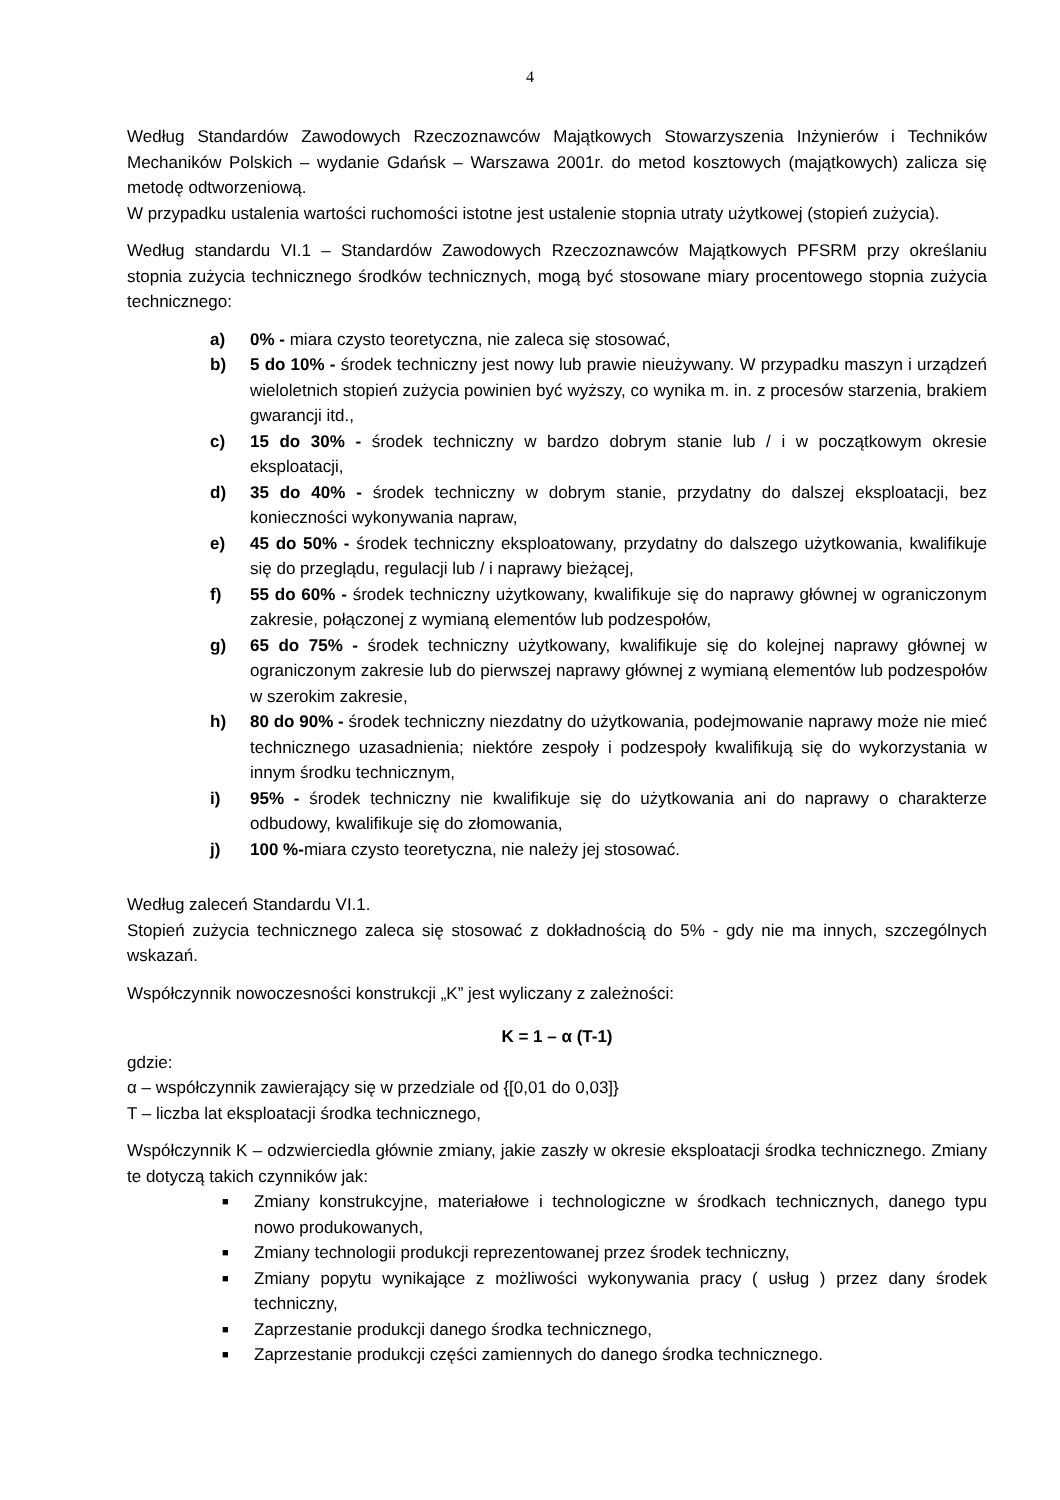4
Według Standardów Zawodowych Rzeczoznawców Majątkowych Stowarzyszenia Inżynierów i Techników Mechaników Polskich – wydanie Gdańsk – Warszawa 2001r. do metod kosztowych (majątkowych) zalicza się metodę odtworzeniową.
W przypadku ustalenia wartości ruchomości istotne jest ustalenie stopnia utraty użytkowej (stopień zużycia).
Według standardu VI.1 – Standardów Zawodowych Rzeczoznawców Majątkowych PFSRM przy określaniu stopnia zużycia technicznego środków technicznych, mogą być stosowane miary procentowego stopnia zużycia technicznego:
a) 0% - miara czysto teoretyczna, nie zaleca się stosować,
b) 5 do 10% - środek techniczny jest nowy lub prawie nieużywany. W przypadku maszyn i urządzeń wieloletnich stopień zużycia powinien być wyższy, co wynika m. in. z procesów starzenia, brakiem gwarancji itd.,
c) 15 do 30% - środek techniczny w bardzo dobrym stanie lub / i w początkowym okresie eksploatacji,
d) 35 do 40% - środek techniczny w dobrym stanie, przydatny do dalszej eksploatacji, bez konieczności wykonywania napraw,
e) 45 do 50% - środek techniczny eksploatowany, przydatny do dalszego użytkowania, kwalifikuje się do przeglądu, regulacji lub / i naprawy bieżącej,
f) 55 do 60% - środek techniczny użytkowany, kwalifikuje się do naprawy głównej w ograniczonym zakresie, połączonej z wymianą elementów lub podzespołów,
g) 65 do 75% - środek techniczny użytkowany, kwalifikuje się do kolejnej naprawy głównej w ograniczonym zakresie lub do pierwszej naprawy głównej z wymianą elementów lub podzespołów w szerokim zakresie,
h) 80 do 90% - środek techniczny niezdatny do użytkowania, podejmowanie naprawy może nie mieć technicznego uzasadnienia; niektóre zespoły i podzespoły kwalifikują się do wykorzystania w innym środku technicznym,
i) 95% - środek techniczny nie kwalifikuje się do użytkowania ani do naprawy o charakterze odbudowy, kwalifikuje się do złomowania,
j) 100 %-miara czysto teoretyczna, nie należy jej stosować.
Według zaleceń Standardu VI.1.
Stopień zużycia technicznego zaleca się stosować z dokładnością do 5% - gdy nie ma innych, szczególnych wskazań.
Współczynnik nowoczesności konstrukcji „K” jest wyliczany z zależności:
K = 1 – α (T-1)
gdzie:
α – współczynnik zawierający się w przedziale od {[0,01 do 0,03]}
T – liczba lat eksploatacji środka technicznego,
Współczynnik K – odzwierciedla głównie zmiany, jakie zaszły w okresie eksploatacji środka technicznego. Zmiany te dotyczą takich czynników jak:
■ Zmiany konstrukcyjne, materiałowe i technologiczne w środkach technicznych, danego typu nowo produkowanych,
■ Zmiany technologii produkcji reprezentowanej przez środek techniczny,
■ Zmiany popytu wynikające z możliwości wykonywania pracy ( usług ) przez dany środek techniczny,
■ Zaprzestanie produkcji danego środka technicznego,
■ Zaprzestanie produkcji części zamiennych do danego środka technicznego.